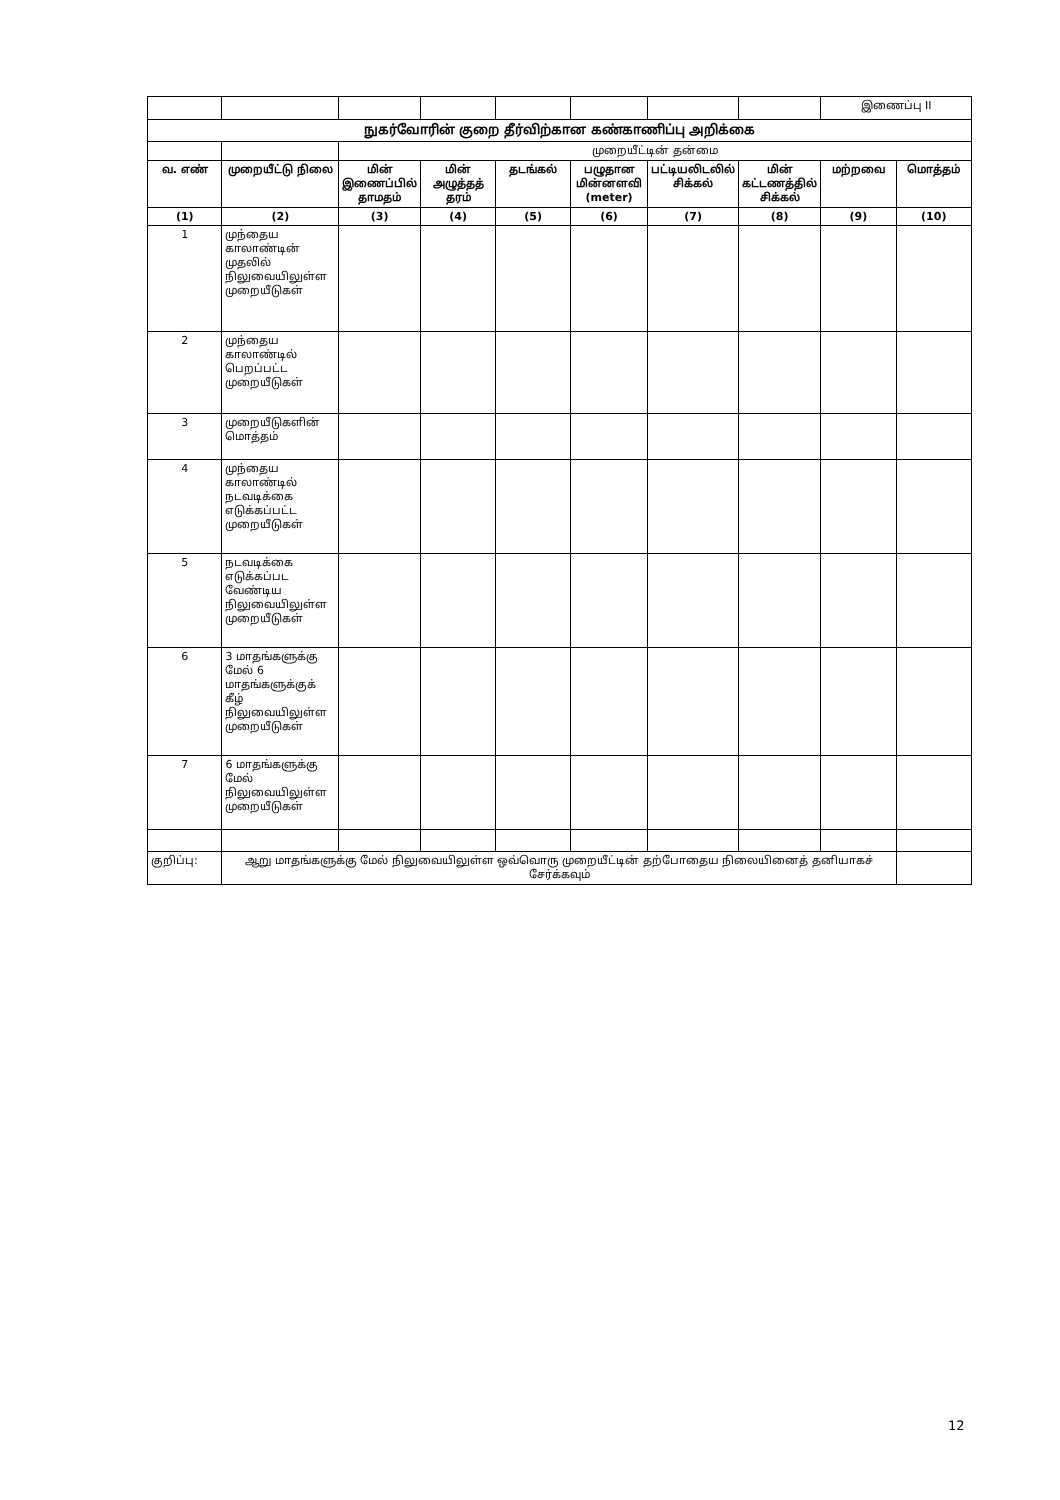| | | | | | | | | இணைப்பு II | |
| நுகர்வோரின் குறை தீர்விற்கான கண்காணிப்பு அறிக்கை | | | | | | | | | |
| | | முறையீட்டின் தன்மை | | | | | | | |
| வ. எண் | முறையீட்டு நிலை | மின் இணைப்பில் தாமதம் | மின் அழுத்தத் தரம் | தடங்கல் | பழுதான மின்னளவி (meter) | பட்டியலிடலில் சிக்கல் | மின் கட்டணத்தில் சிக்கல் | மற்றவை | மொத்தம் |
| (1) | (2) | (3) | (4) | (5) | (6) | (7) | (8) | (9) | (10) |
| 1 | முந்தைய காலாண்டின் முதலில் நிலுவையிலுள்ள முறையீடுகள் | | | | | | | | |
| 2 | முந்தைய காலாண்டில் பெறப்பட்ட முறையீடுகள் | | | | | | | | |
| 3 | முறையீடுகளின் மொத்தம் | | | | | | | | |
| 4 | முந்தைய காலாண்டில் நடவடிக்கை எடுக்கப்பட்ட முறையீடுகள் | | | | | | | | |
| 5 | நடவடிக்கை எடுக்கப்பட வேண்டிய நிலுவையிலுள்ள முறையீடுகள் | | | | | | | | |
| 6 | 3 மாதங்களுக்கு மேல் 6 மாதங்களுக்குக் கீழ் நிலுவையிலுள்ள முறையீடுகள் | | | | | | | | |
| 7 | 6 மாதங்களுக்கு மேல் நிலுவையிலுள்ள முறையீடுகள் | | | | | | | | |
| குறிப்பு: | ஆறு மாதங்களுக்கு மேல் நிலுவையிலுள்ள ஒவ்வொரு முறையீட்டின் தற்போதைய நிலையினைத் தனியாகச் சேர்க்கவும் | | | | | | | | |
12